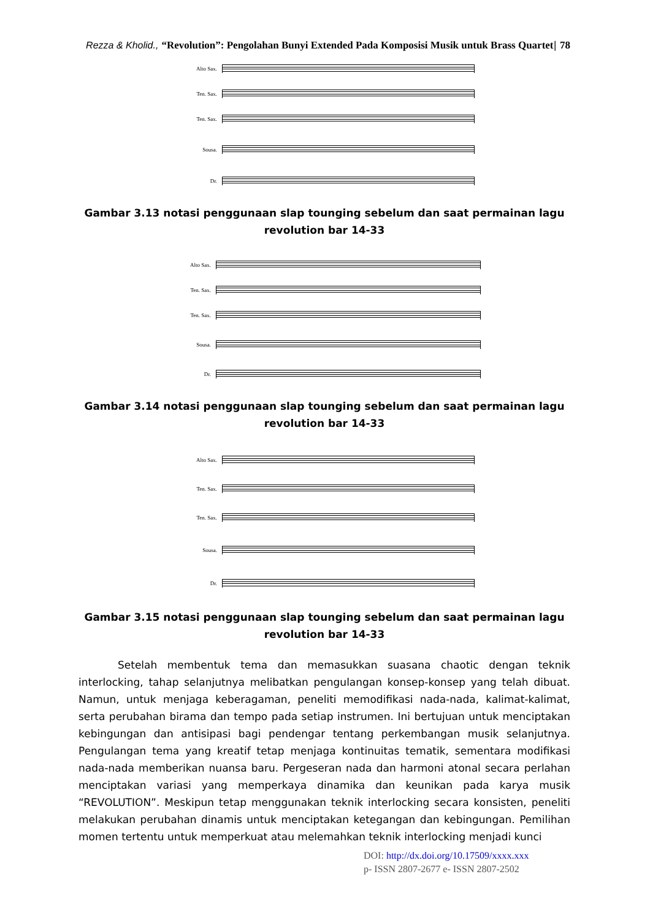Rezza & Kholid., “Revolution”: Pengolahan Bunyi Extended Pada Komposisi Musik untuk Brass Quartet| 78
Alto Sax.
Ten. Sax.
Ten. Sax.
Sousa.
Dr.
Gambar 3.13 notasi penggunaan slap tounging sebelum dan saat permainan lagu
revolution bar 14-33
Alto Sax.
Ten. Sax.
Ten. Sax.
Sousa.
Dr.
Gambar 3.14 notasi penggunaan slap tounging sebelum dan saat permainan lagu
revolution bar 14-33
Alto Sax.
Ten. Sax.
Ten. Sax.
Sousa.
Dr.
Gambar 3.15 notasi penggunaan slap tounging sebelum dan saat permainan lagu
revolution bar 14-33
Setelah membentuk tema dan memasukkan suasana chaotic dengan teknik interlocking, tahap selanjutnya melibatkan pengulangan konsep-konsep yang telah dibuat. Namun, untuk menjaga keberagaman, peneliti memodifikasi nada-nada, kalimat-kalimat, serta perubahan birama dan tempo pada setiap instrumen. Ini bertujuan untuk menciptakan kebingungan dan antisipasi bagi pendengar tentang perkembangan musik selanjutnya. Pengulangan tema yang kreatif tetap menjaga kontinuitas tematik, sementara modifikasi nada-nada memberikan nuansa baru. Pergeseran nada dan harmoni atonal secara perlahan menciptakan variasi yang memperkaya dinamika dan keunikan pada karya musik “REVOLUTION”. Meskipun tetap menggunakan teknik interlocking secara konsisten, peneliti melakukan perubahan dinamis untuk menciptakan ketegangan dan kebingungan. Pemilihan momen tertentu untuk memperkuat atau melemahkan teknik interlocking menjadi kunci
DOI: http://dx.doi.org/10.17509/xxxx.xxx
p- ISSN 2807-2677 e- ISSN 2807-2502